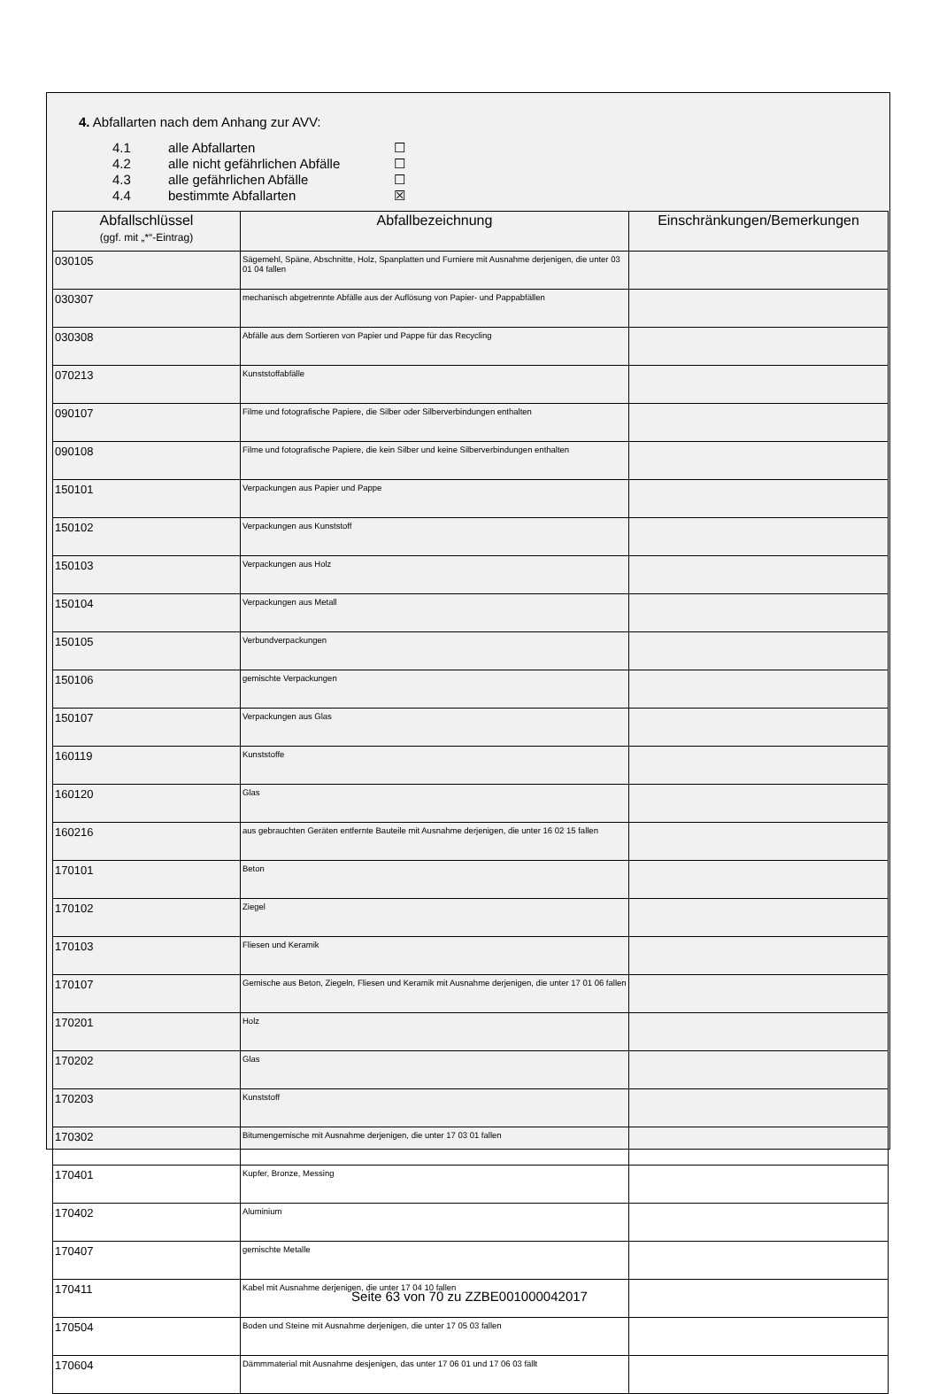4. Abfallarten nach dem Anhang zur AVV:
4.1 alle Abfallarten ☐
4.2 alle nicht gefährlichen Abfälle ☐
4.3 alle gefährlichen Abfälle ☐
4.4 bestimmte Abfallarten ☒
| Abfallschlüssel (ggf. mit „*“-Eintrag) | Abfallbezeichnung | Einschränkungen/Bemerkungen |
| --- | --- | --- |
| 030105 | Sägemehl, Späne, Abschnitte, Holz, Spanplatten und Furniere mit Ausnahme derjenigen, die unter 03 01 04 fallen | |
| 030307 | mechanisch abgetrennte Abfälle aus der Auflösung von Papier- und Pappabfällen | |
| 030308 | Abfälle aus dem Sortieren von Papier und Pappe für das Recycling | |
| 070213 | Kunststoffabfälle | |
| 090107 | Filme und fotografische Papiere, die Silber oder Silberverbindungen enthalten | |
| 090108 | Filme und fotografische Papiere, die kein Silber und keine Silberverbindungen enthalten | |
| 150101 | Verpackungen aus Papier und Pappe | |
| 150102 | Verpackungen aus Kunststoff | |
| 150103 | Verpackungen aus Holz | |
| 150104 | Verpackungen aus Metall | |
| 150105 | Verbundverpackungen | |
| 150106 | gemischte Verpackungen | |
| 150107 | Verpackungen aus Glas | |
| 160119 | Kunststoffe | |
| 160120 | Glas | |
| 160216 | aus gebrauchten Geräten entfernte Bauteile mit Ausnahme derjenigen, die unter 16 02 15 fallen | |
| 170101 | Beton | |
| 170102 | Ziegel | |
| 170103 | Fliesen und Keramik | |
| 170107 | Gemische aus Beton, Ziegeln, Fliesen und Keramik mit Ausnahme derjenigen, die unter 17 01 06 fallen | |
| 170201 | Holz | |
| 170202 | Glas | |
| 170203 | Kunststoff | |
| 170302 | Bitumengemische mit Ausnahme derjenigen, die unter 17 03 01 fallen | |
| 170401 | Kupfer, Bronze, Messing | |
| 170402 | Aluminium | |
| 170407 | gemischte Metalle | |
| 170411 | Kabel mit Ausnahme derjenigen, die unter 17 04 10 fallen | |
| 170504 | Boden und Steine mit Ausnahme derjenigen, die unter 17 05 03 fallen | |
| 170604 | Dämmmaterial mit Ausnahme desjenigen, das unter 17 06 01 und 17 06 03 fällt | |
Seite 63 von 70 zu ZZBE001000042017